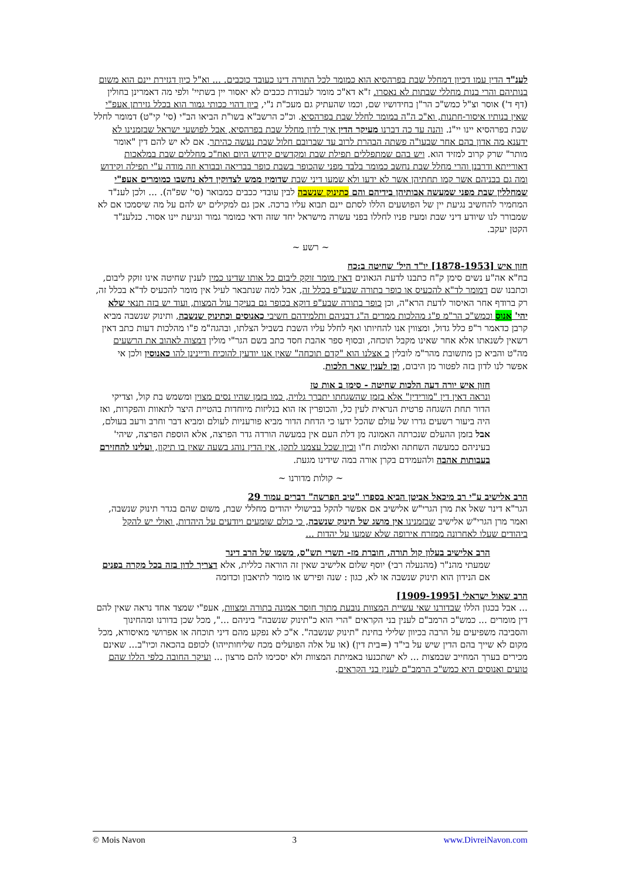לענ"ד הדין עמו דכיון דמחלל שבת בפרהסיא הוא כמומר לכל התורה דינו כעובד כוכבים. ... וא"ל כיון דגזירת יינם הוא משום בנותיהם והרי בנות מחללי שבתות לא נאסרו. ז"א דא"כ מומר לעבודת ככבים לא יאסור יין בשתיי' ולפי מה דאמרינן בחולין (דף ד') אוסר וצ"ל כמש"כ הר"ן בחידושיו שם, וכמו שהעתיק גם מעכ"ת נ"י, כיון דהוי ככותי גמור הוא בכלל גזירתן אעפ"י שאין בנותיו איסור-חתנות, וא"כ ה"ה במומר לחלל שבת בפרהסיא. וכ"כ הרשב"א בשו"ת הביאו הב"י (סי' קי"ט) דמומר לחלל שבת בפרהסיא יינו יי"נ. והנה עד כה דברנו מעיקר הדין איך לדון מחלל שבת בפרהסיא, אבל לפושעי ישראל שבזמנינו לא ידענא מה אדון בהם אחר שבעו"ה פשתה הבהרת לרוב עד שברובם חלול שבת נעשה כהיתר. אם לא יש להם דין "אומר מותר" שרק קרוב למזיד הוא. ויש בהם שמתפללים תפילת שבת ומקדשים קידוש היום ואח"כ מחללים שבת במלאכות דאורייתא ודרבנן והרי מחלל שבת נחשב כמומר בלבד מפני שהכופר בשבת כופר בבריאה ובבורא וזה מודה ע"י תפילה וקידוש ומה גם בבניהם אשר קמו תחתיהן אשר לא ידעו ולא שמעו דיני שבת שדומין ממש לצדוקין דלא נחשבו כמומרים אעפ"י שמחללין שבת מפני שמעשה אבותיהן בידיהם והם כתינוק שנשבה לבין עובדי ככבים כמבואר (סי' שפ"ה). ... ולכן לענ"ד המחמיר להחשיב נגיעת יין של הפושעים הללו לסתם יינם תבוא עליו ברכה. אכן גם למקילים יש להם על מה שיסמכו אם לא שמבורר לנו שיודע דיני שבת ומעיז פניו לחללו בפני עשרה מישראל יחד שזה ודאי כמומר גמור ונגיעת יינו אסור. כנלענ"ד הקטן יעקב.
~ רשע ~
חזון איש [1878-1953] יו"ד היל' שחיטה ב:כח
בח"א אה"ע נשים סימן ק"ח כתבנו לדעת הגאונים דאין מומר זוקק ליבום כל אותו שדינו כמין לענין שחיטה אינו זוקק ליבום, וכתבנו שם דמומר לד"א להכעיס או כופר בתורה שבע"פ בכלל זה, אבל למה שנתבאר לעיל אין מומר להכעיס לד"א בכלל זה, רק ברודף אחר האיסור לדעת הרא"ה, וכן כופר בתורה שבע"פ דוקא בכופר גם בעיקר עול המצות, ועוד יש בזה תנאי שלא יהי' אנוס וכמש"כ הר"מ פ"ג מהלכות ממרים ה"ג דבניהם ותלמידהם חשיבי כאנוסים וכתינוק שנשבה, ותינוק שנשבה מביא קרבן כדאמר ר"פ כלל גדול, ומצווין אנו להחיותו ואף לחלל עליו השבת בשביל הצלתו, ובהגה"מ פ"ו מהלכות דעות כתב דאין רשאין לשנאתו אלא אחר שאינו מקבל תוכחה, ובסוף ספר אהבת חסד כתב בשם הגר"י מולין דמצוה לאהוב את הרשעים מה"ט והביא כן מתשובת מהר"מ לובלין כ אצלנו הוא "קדם תוכחה" שאין אנו יודעין להוכיח ודיינינן להו כאנוסין ולכן אי אפשר לנו לדון בזה לפטור מן היבום, וכן לענין שאר הלכות.
חזון איש יורה דעה הלכות שחיטה - סימן ב אות טז
ונראה דאין דין "מורידין" אלא בזמן שהשגחתו יתברך גלויה, כמו בזמן שהיו נסים מצוין ומשמש בת קול, וצדיקי הדור תחת השגחה פרטית הנראית לעין כל, והכופרין אז הוא בנליזות מיוחדות בהטיית היצר לתאוות והפקרות, ואז היה ביעור רשעים גדרו של עולם שהכל ידעו כי הדחת הדור מביא פורעניות לעולם ומביא דבר וחרב ורעב בעולם, אבל בזמן ההעלם שנכרתה האמונה מן דלת העם אין במעשה הורדה גדר הפרצה, אלא הוספת הפרצה, שיהי' בעיניהם כמעשה השחתה ואלמות ח"ו וכיון שכל עצמנו לתקן, אין הדין נוהג בשעה שאין בו תיקון, ועלינו להחזירם בעבותות אהבה ולהעמידם בקרן אורה במה שידינו מגעת.
~ קולות מדורנו ~
הרב אלישיב ע"י רב מיכאל אביטן הביא בספרו "טיב הפרשה" דברים עמוד 29
הגר"א דינר שאל את מרן הגרי"ש אלישיב אם אפשר להקל בבישולי יהודים מחללי שבת, משום שהם בגדר תינוק שנשבה, ואמר מרן הגרי"ש אלישיב שבזמנינו אין מושג של תינוק שנשבה, כי כולם שומעים ויודעים על היהדות, ואולי יש להקל ביהודים שעלו לאחרונה ממזרח אירופה שלא שמעו על יהדות ...
הרב אלישיב בעלון קול תורה, חוברת מז- תשרי תש"ס, משמו של הרב דינר
שמעתי מהנ"ר (מהנעלה רבי) יוסף שלום אלישיב שאין זה הוראה כללית, אלא דצריך לדון בזה בכל מקרה בפנים אם הנידון הוא תינוק שנשבה או לא, כגון : שנה ופירש או מומר לתיאבון וכדומה
הרב שאול ישראלי [1909-1995]
... אבל בכגון הללו שבדורנו שאי עשיית המצוות נובעת מתוך חוסר אמונה בתורה ומצוות, אעפ"י שמצד אחד נראה שאין להם דין מומרים ... כמש"כ הרמב"ם לענין בני הקראים "הרי הוא כ"תינוק שנשבה" ביניהם ...", מכל שכן בדורנו ומהחינוך והסביבה משפיעים על הרבה בכיוון שלילי בחינת "תינוק שנשבה". א"כ לא נפקע מהם דיני תוכחה או אפרושי מאיסורא, מכל מקום לא שייך בהם הדין שיש על בי"ד (=בית דין) (או על אלה הפועלים מכח שליחותייהו) לכופם בהכאה וכיו"ב... שאינם מכירים בערך המחייב שבמצות ... לא ישתכנעו באמיתת המצוות ולא יסכימו להם מרצון ... ועיקר החובה כלפי הללו שהם טועים ואנוסים היא כמש"כ הרמב"ם לענין בני הקראים.
© Mois Navon 3 www.DivreiNavon.com